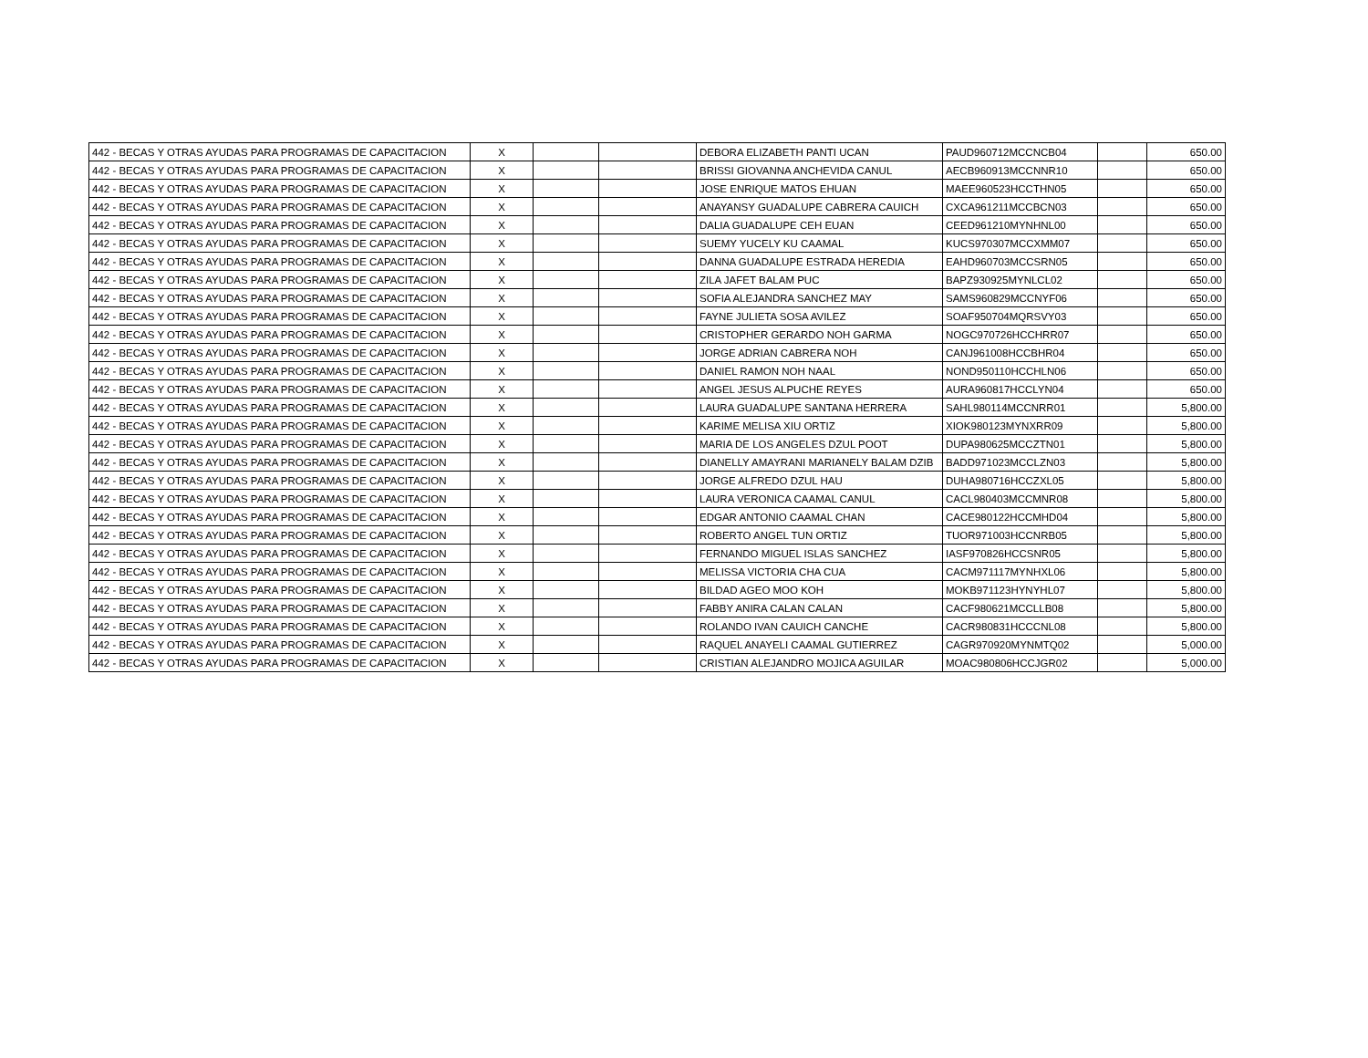| 442 - BECAS Y OTRAS AYUDAS PARA PROGRAMAS DE CAPACITACION | X | | | DEBORA ELIZABETH PANTI UCAN | PAUD960712MCCNCB04 | | 650.00 |
| 442 - BECAS Y OTRAS AYUDAS PARA PROGRAMAS DE CAPACITACION | X | | | BRISSI GIOVANNA ANCHEVIDA CANUL | AECB960913MCCNNR10 | | 650.00 |
| 442 - BECAS Y OTRAS AYUDAS PARA PROGRAMAS DE CAPACITACION | X | | | JOSE ENRIQUE MATOS EHUAN | MAEE960523HCCTHN05 | | 650.00 |
| 442 - BECAS Y OTRAS AYUDAS PARA PROGRAMAS DE CAPACITACION | X | | | ANAYANSY GUADALUPE CABRERA CAUICH | CXCA961211MCCBCN03 | | 650.00 |
| 442 - BECAS Y OTRAS AYUDAS PARA PROGRAMAS DE CAPACITACION | X | | | DALIA GUADALUPE CEH EUAN | CEED961210MYNHNL00 | | 650.00 |
| 442 - BECAS Y OTRAS AYUDAS PARA PROGRAMAS DE CAPACITACION | X | | | SUEMY YUCELY KU CAAMAL | KUCS970307MCCXMM07 | | 650.00 |
| 442 - BECAS Y OTRAS AYUDAS PARA PROGRAMAS DE CAPACITACION | X | | | DANNA GUADALUPE ESTRADA HEREDIA | EAHD960703MCCSRN05 | | 650.00 |
| 442 - BECAS Y OTRAS AYUDAS PARA PROGRAMAS DE CAPACITACION | X | | | ZILA JAFET BALAM PUC | BAPZ930925MYNLCL02 | | 650.00 |
| 442 - BECAS Y OTRAS AYUDAS PARA PROGRAMAS DE CAPACITACION | X | | | SOFIA ALEJANDRA SANCHEZ MAY | SAMS960829MCCNYF06 | | 650.00 |
| 442 - BECAS Y OTRAS AYUDAS PARA PROGRAMAS DE CAPACITACION | X | | | FAYNE JULIETA SOSA AVILEZ | SOAF950704MQRSVY03 | | 650.00 |
| 442 - BECAS Y OTRAS AYUDAS PARA PROGRAMAS DE CAPACITACION | X | | | CRISTOPHER GERARDO NOH GARMA | NOGC970726HCCHRR07 | | 650.00 |
| 442 - BECAS Y OTRAS AYUDAS PARA PROGRAMAS DE CAPACITACION | X | | | JORGE ADRIAN CABRERA NOH | CANJ961008HCCBHR04 | | 650.00 |
| 442 - BECAS Y OTRAS AYUDAS PARA PROGRAMAS DE CAPACITACION | X | | | DANIEL RAMON NOH NAAL | NOND950110HCCHLN06 | | 650.00 |
| 442 - BECAS Y OTRAS AYUDAS PARA PROGRAMAS DE CAPACITACION | X | | | ANGEL JESUS ALPUCHE REYES | AURA960817HCCLYN04 | | 650.00 |
| 442 - BECAS Y OTRAS AYUDAS PARA PROGRAMAS DE CAPACITACION | X | | | LAURA GUADALUPE SANTANA HERRERA | SAHL980114MCCNRR01 | | 5,800.00 |
| 442 - BECAS Y OTRAS AYUDAS PARA PROGRAMAS DE CAPACITACION | X | | | KARIME MELISA XIU ORTIZ | XIOK980123MYNXRR09 | | 5,800.00 |
| 442 - BECAS Y OTRAS AYUDAS PARA PROGRAMAS DE CAPACITACION | X | | | MARIA DE LOS ANGELES DZUL POOT | DUPA980625MCCZTN01 | | 5,800.00 |
| 442 - BECAS Y OTRAS AYUDAS PARA PROGRAMAS DE CAPACITACION | X | | | DIANELLY AMAYRANI MARIANELY BALAM DZIB | BADD971023MCCLZN03 | | 5,800.00 |
| 442 - BECAS Y OTRAS AYUDAS PARA PROGRAMAS DE CAPACITACION | X | | | JORGE ALFREDO DZUL HAU | DUHA980716HCCZXL05 | | 5,800.00 |
| 442 - BECAS Y OTRAS AYUDAS PARA PROGRAMAS DE CAPACITACION | X | | | LAURA VERONICA CAAMAL CANUL | CACL980403MCCMNR08 | | 5,800.00 |
| 442 - BECAS Y OTRAS AYUDAS PARA PROGRAMAS DE CAPACITACION | X | | | EDGAR ANTONIO CAAMAL CHAN | CACE980122HCCMHD04 | | 5,800.00 |
| 442 - BECAS Y OTRAS AYUDAS PARA PROGRAMAS DE CAPACITACION | X | | | ROBERTO ANGEL TUN ORTIZ | TUOR971003HCCNRB05 | | 5,800.00 |
| 442 - BECAS Y OTRAS AYUDAS PARA PROGRAMAS DE CAPACITACION | X | | | FERNANDO MIGUEL ISLAS SANCHEZ | IASF970826HCCSNR05 | | 5,800.00 |
| 442 - BECAS Y OTRAS AYUDAS PARA PROGRAMAS DE CAPACITACION | X | | | MELISSA VICTORIA CHA CUA | CACM971117MYNHXL06 | | 5,800.00 |
| 442 - BECAS Y OTRAS AYUDAS PARA PROGRAMAS DE CAPACITACION | X | | | BILDAD AGEO MOO KOH | MOKB971123HYNYHL07 | | 5,800.00 |
| 442 - BECAS Y OTRAS AYUDAS PARA PROGRAMAS DE CAPACITACION | X | | | FABBY ANIRA CALAN CALAN | CACF980621MCCLLB08 | | 5,800.00 |
| 442 - BECAS Y OTRAS AYUDAS PARA PROGRAMAS DE CAPACITACION | X | | | ROLANDO IVAN CAUICH CANCHE | CACR980831HCCCNL08 | | 5,800.00 |
| 442 - BECAS Y OTRAS AYUDAS PARA PROGRAMAS DE CAPACITACION | X | | | RAQUEL ANAYELI CAAMAL GUTIERREZ | CAGR970920MYNMTQ02 | | 5,000.00 |
| 442 - BECAS Y OTRAS AYUDAS PARA PROGRAMAS DE CAPACITACION | X | | | CRISTIAN ALEJANDRO MOJICA AGUILAR | MOAC980806HCCJGR02 | | 5,000.00 |